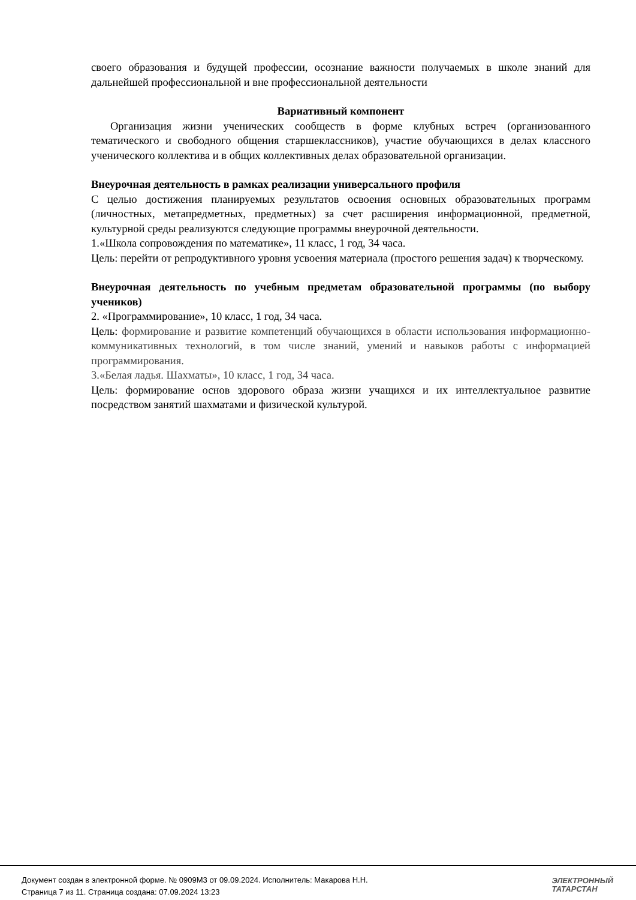своего образования и будущей профессии, осознание важности получаемых в школе знаний для дальнейшей профессиональной и вне профессиональной деятельности
Вариативный компонент
Организация жизни ученических сообществ в форме клубных встреч (организованного тематического и свободного общения старшеклассников), участие обучающихся в делах классного ученического коллектива и в общих коллективных делах образовательной организации.
Внеурочная деятельность в рамках реализации универсального профиля
С целью достижения планируемых результатов освоения основных образовательных программ (личностных, метапредметных, предметных) за счет расширения информационной, предметной, культурной среды реализуются следующие программы внеурочной деятельности.
1.«Школа сопровождения по математике», 11 класс, 1 год, 34 часа.
Цель: перейти от репродуктивного уровня усвоения материала (простого решения задач) к творческому.
Внеурочная деятельность по учебным предметам образовательной программы (по выбору учеников)
2. «Программирование», 10 класс, 1 год, 34 часа.
Цель: формирование и развитие компетенций обучающихся в области использования информационно-коммуникативных технологий, в том числе знаний, умений и навыков работы с информацией программирования.
3.«Белая ладья. Шахматы», 10 класс, 1 год, 34 часа.
Цель: формирование основ здорового образа жизни учащихся и их интеллектуальное развитие посредством занятий шахматами и физической культурой.
Документ создан в электронной форме. № 0909М3 от 09.09.2024. Исполнитель: Макарова Н.Н.
Страница 7 из 11. Страница создана: 07.09.2024 13:23
ЭЛЕКТРОННЫЙ
ТАТАРСТАН